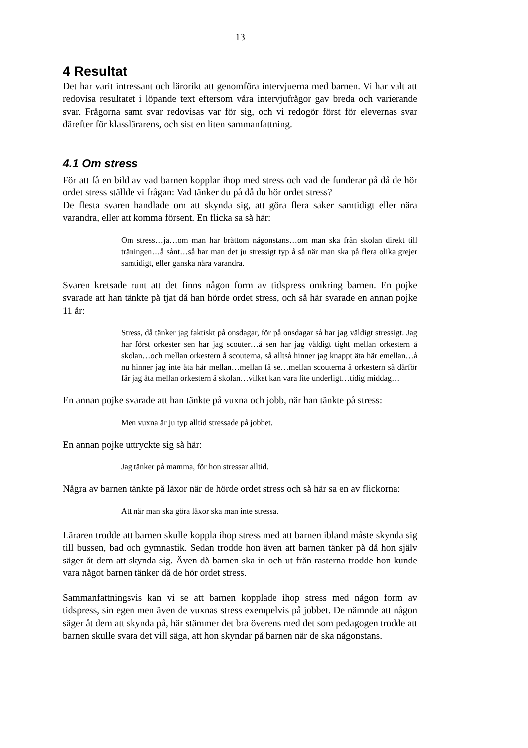13
4 Resultat
Det har varit intressant och lärorikt att genomföra intervjuerna med barnen. Vi har valt att redovisa resultatet i löpande text eftersom våra intervjufrågor gav breda och varierande svar. Frågorna samt svar redovisas var för sig, och vi redogör först för elevernas svar därefter för klasslärarens, och sist en liten sammanfattning.
4.1 Om stress
För att få en bild av vad barnen kopplar ihop med stress och vad de funderar på då de hör ordet stress ställde vi frågan: Vad tänker du på då du hör ordet stress?
De flesta svaren handlade om att skynda sig, att göra flera saker samtidigt eller nära varandra, eller att komma försent. En flicka sa så här:
Om stress…ja…om man har bråttom någonstans…om man ska från skolan direkt till träningen…å sånt…så har man det ju stressigt typ å så när man ska på flera olika grejer samtidigt, eller ganska nära varandra.
Svaren kretsade runt att det finns någon form av tidspress omkring barnen. En pojke svarade att han tänkte på tjat då han hörde ordet stress, och så här svarade en annan pojke 11 år:
Stress, då tänker jag faktiskt på onsdagar, för på onsdagar så har jag väldigt stressigt. Jag har först orkester sen har jag scouter…å sen har jag väldigt tight mellan orkestern å skolan…och mellan orkestern å scouterna, så alltså hinner jag knappt äta här emellan…å nu hinner jag inte äta här mellan…mellan få se…mellan scouterna å orkestern så därför får jag äta mellan orkestern å skolan…vilket kan vara lite underligt…tidig middag…
En annan pojke svarade att han tänkte på vuxna och jobb, när han tänkte på stress:
Men vuxna är ju typ alltid stressade på jobbet.
En annan pojke uttryckte sig så här:
Jag tänker på mamma, för hon stressar alltid.
Några av barnen tänkte på läxor när de hörde ordet stress och så här sa en av flickorna:
Att när man ska göra läxor ska man inte stressa.
Läraren trodde att barnen skulle koppla ihop stress med att barnen ibland måste skynda sig till bussen, bad och gymnastik. Sedan trodde hon även att barnen tänker på då hon själv säger åt dem att skynda sig. Även då barnen ska in och ut från rasterna trodde hon kunde vara något barnen tänker då de hör ordet stress.
Sammanfattningsvis kan vi se att barnen kopplade ihop stress med någon form av tidspress, sin egen men även de vuxnas stress exempelvis på jobbet. De nämnde att någon säger åt dem att skynda på, här stämmer det bra överens med det som pedagogen trodde att barnen skulle svara det vill säga, att hon skyndar på barnen när de ska någonstans.